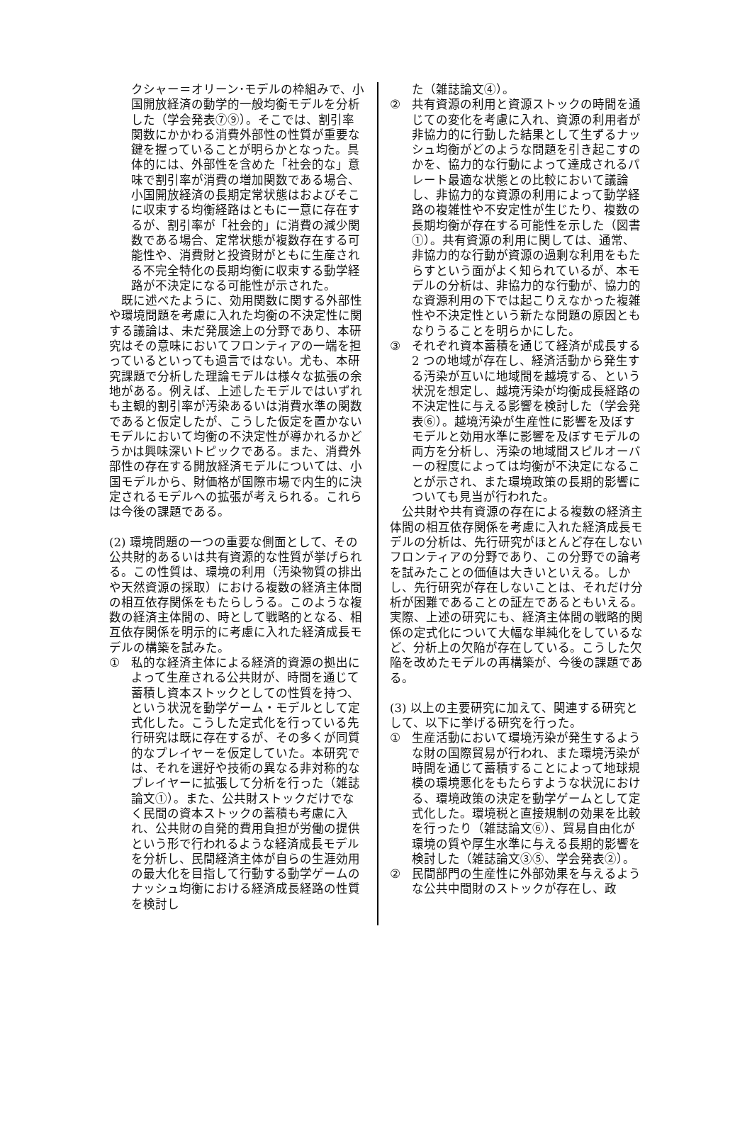クシャー＝オリーン･モデルの枠組みで、小国開放経済の動学的一般均衡モデルを分析した（学会発表⑦⑨）。そこでは、割引率関数にかかわる消費外部性の性質が重要な鍵を握っていることが明らかとなった。具体的には、外部性を含めた「社会的な」意味で割引率が消費の増加関数である場合、小国開放経済の長期定常状態はおよびそこに収束する均衡経路はともに一意に存在するが、割引率が「社会的」に消費の減少関数である場合、定常状態が複数存在する可能性や、消費財と投資財がともに生産される不完全特化の長期均衡に収束する動学経路が不決定になる可能性が示された。
　既に述べたように、効用関数に関する外部性や環境問題を考慮に入れた均衡の不決定性に関する議論は、未だ発展途上の分野であり、本研究はその意味においてフロンティアの一端を担っているといっても過言ではない。尤も、本研究課題で分析した理論モデルは様々な拡張の余地がある。例えば、上述したモデルではいずれも主観的割引率が汚染あるいは消費水準の関数であると仮定したが、こうした仮定を置かないモデルにおいて均衡の不決定性が導かれるかどうかは興味深いトピックである。また、消費外部性の存在する開放経済モデルについては、小国モデルから、財価格が国際市場で内生的に決定されるモデルへの拡張が考えられる。これらは今後の課題である。
(2) 環境問題の一つの重要な側面として、その公共財的あるいは共有資源的な性質が挙げられる。この性質は、環境の利用（汚染物質の排出や天然資源の採取）における複数の経済主体間の相互依存関係をもたらしうる。このような複数の経済主体間の、時として戦略的となる、相互依存関係を明示的に考慮に入れた経済成長モデルの構築を試みた。
① 私的な経済主体による経済的資源の拠出によって生産される公共財が、時間を通じて蓄積し資本ストックとしての性質を持つ、という状況を動学ゲーム・モデルとして定式化した。こうした定式化を行っている先行研究は既に存在するが、その多くが同質的なプレイヤーを仮定していた。本研究では、それを選好や技術の異なる非対称的なプレイヤーに拡張して分析を行った（雑誌論文①）。また、公共財ストックだけでなく民間の資本ストックの蓄積も考慮に入れ、公共財の自発的費用負担が労働の提供という形で行われるような経済成長モデルを分析し、民間経済主体が自らの生涯効用の最大化を目指して行動する動学ゲームのナッシュ均衡における経済成長経路の性質を検討し
た（雑誌論文④）。
② 共有資源の利用と資源ストックの時間を通じての変化を考慮に入れ、資源の利用者が非協力的に行動した結果として生ずるナッシュ均衡がどのような問題を引き起こすのかを、協力的な行動によって達成されるパレート最適な状態との比較において議論し、非協力的な資源の利用によって動学経路の複雑性や不安定性が生じたり、複数の長期均衡が存在する可能性を示した（図書①）。共有資源の利用に関しては、通常、非協力的な行動が資源の過剰な利用をもたらすという面がよく知られているが、本モデルの分析は、非協力的な行動が、協力的な資源利用の下では起こりえなかった複雑性や不決定性という新たな問題の原因ともなりうることを明らかにした。
③ それぞれ資本蓄積を通じて経済が成長する 2 つの地域が存在し、経済活動から発生する汚染が互いに地域間を越境する、という状況を想定し、越境汚染が均衡成長経路の不決定性に与える影響を検討した（学会発表⑥）。越境汚染が生産性に影響を及ぼすモデルと効用水準に影響を及ぼすモデルの両方を分析し、汚染の地域間スピルオーバーの程度によっては均衡が不決定になることが示され、また環境政策の長期的影響についても見当が行われた。
　公共財や共有資源の存在による複数の経済主体間の相互依存関係を考慮に入れた経済成長モデルの分析は、先行研究がほとんど存在しないフロンティアの分野であり、この分野での論考を試みたことの価値は大きいといえる。しかし、先行研究が存在しないことは、それだけ分析が困難であることの証左であるともいえる。実際、上述の研究にも、経済主体間の戦略的関係の定式化について大幅な単純化をしているなど、分析上の欠陥が存在している。こうした欠陥を改めたモデルの再構築が、今後の課題である。
(3) 以上の主要研究に加えて、関連する研究として、以下に挙げる研究を行った。
① 生産活動において環境汚染が発生するような財の国際貿易が行われ、また環境汚染が時間を通じて蓄積することによって地球規模の環境悪化をもたらすような状況における、環境政策の決定を動学ゲームとして定式化した。環境税と直接規制の効果を比較を行ったり（雑誌論文⑥）、貿易自由化が環境の質や厚生水準に与える長期的影響を検討した（雑誌論文③⑤、学会発表②）。
② 民間部門の生産性に外部効果を与えるような公共中間財のストックが存在し、政